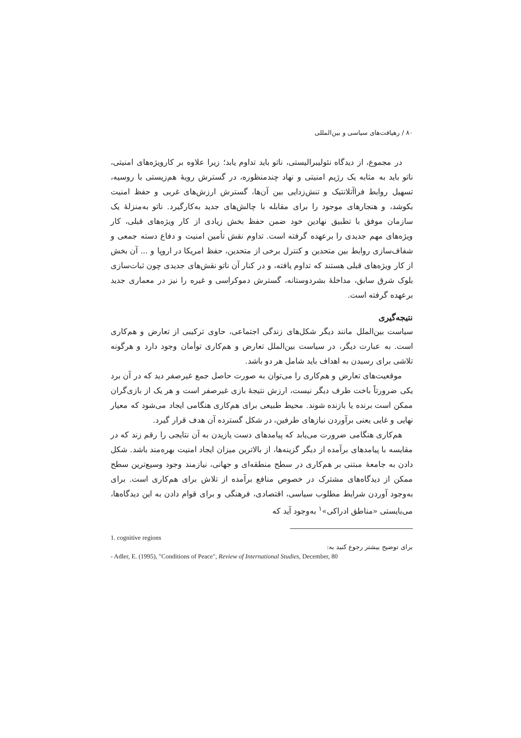۸۰ / رهیافت‌های سیاسی و بین‌المللی
در مجموع، از دیدگاه نئولیبرالیستی، ناتو باید تداوم یابد؛ زیرا علاوه بر کارویژه‌های امنیتی، ناتو باید به مثابه یک رژیم امنیتی و نهاد چندمنظوره، در گسترش رویهٔ هم‌زیستی با روسیه، تسهیل روابط فراآتلانتیک و تنش‌زدایی بین آن‌ها، گسترش ارزش‌های غربی و حفظ امنیت بکوشد، و هنجارهای موجود را برای مقابله با چالش‌های جدید به‌کارگیرد. ناتو به‌منزلهٔ یک سازمان موفق با تطبیق نهادین خود ضمن حفظ بخش زیادی از کار ویژه‌های قبلی، کار ویژه‌های مهم جدیدی را برعهده گرفته است. تداوم نقش تأمین امنیت و دفاع دسته جمعی و شفاف‌سازی روابط بین متحدین و کنترل برخی از متحدین، حفظ امریکا در اروپا و ... آن بخش از کار ویژه‌های قبلی هستند که تداوم یافته، و در کنار آن ناتو نقش‌های جدیدی چون ثبات‌سازی بلوک شرق سابق، مداخلهٔ بشردوستانه، گسترش دموکراسی و غیره را نیز در معماری جدید برعهده گرفته است.
نتیجه‌گیری
سیاست بین‌الملل مانند دیگر شکل‌های زندگی اجتماعی، حاوی ترکیبی از تعارض و هم‌کاری است. به عبارت دیگر، در سیاست بین‌الملل تعارض و هم‌کاری توأمان وجود دارد و هرگونه تلاشی برای رسیدن به اهداف باید شامل هر دو باشد.
موقعیت‌های تعارض و هم‌کاری را می‌توان به صورت حاصل جمع غیرصفر دید که در آن برد یکی ضرورتاً باخت طرف دیگر نیست، ارزش نتیجهٔ بازی غیرصفر است و هر یک از بازی‌گران ممکن است برنده یا بازنده شوند. محیط طبیعی برای هم‌کاری هنگامی ایجاد می‌شود که معیار نهایی و غایی یعنی برآوردن نیازهای طرفین، در شکل گسترده آن هدف قرار گیرد.
هم‌کاری هنگامی ضرورت می‌یابد که پیامدهای دست یازیدن به آن نتایجی را رقم زند که در مقایسه با پیامدهای برآمده از دیگر گزینه‌ها، از بالاترین میزان ایجاد امنیت بهره‌مند باشد. شکل دادن به جامعهٔ مبتنی بر هم‌کاری در سطح منطقه‌ای و جهانی، نیازمند وجود وسیع‌ترین سطح ممکن از دیدگاه‌های مشترک در خصوص منافع برآمده از تلاش برای هم‌کاری است. برای به‌وجود آوردن شرایط مطلوب سیاسی، اقتصادی، فرهنگی و برای قوام دادن به این دیدگاه‌ها، می‌بایستی «مناطق ادراکی»<sup>۱</sup> به‌وجود آید که
1. cognitive regions
برای توضیح بیشتر رجوع کنید به:
- Adler, E. (1995), "Conditions of Peace", Review of International Studies, December, 80